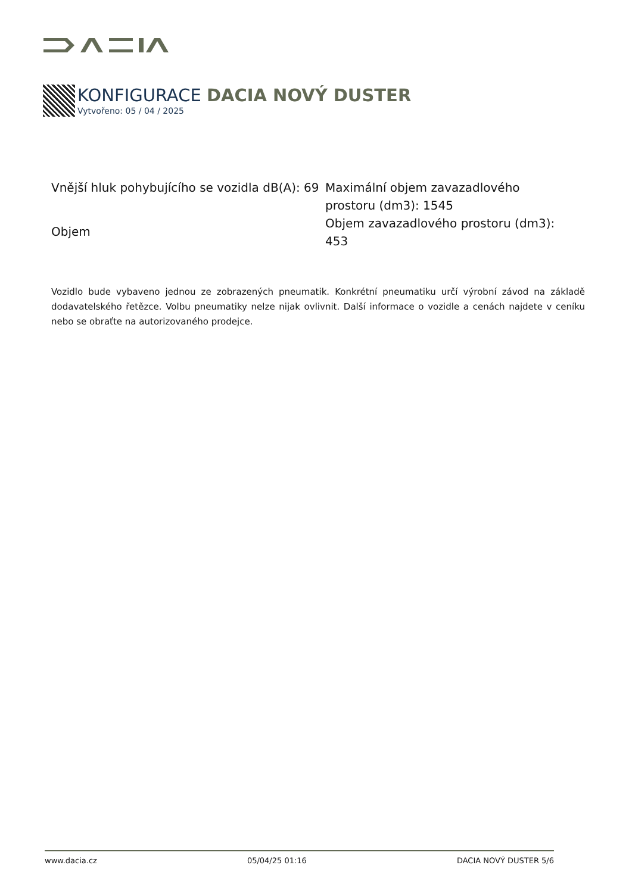KONFIGURACE DACIA NOVÝ DUSTER
Vytvořeno: 05 / 04 / 2025
Vnější hluk pohybujícího se vozidla dB(A): 69
Objem
Maximální objem zavazadlového prostoru (dm3): 1545
Objem zavazadlového prostoru (dm3): 453
Vozidlo bude vybaveno jednou ze zobrazených pneumatik. Konkrétní pneumatiku určí výrobní závod na základě dodavatelského řetězce. Volbu pneumatiky nelze nijak ovlivnit. Další informace o vozidle a cenách najdete v ceníku nebo se obraťte na autorizovaného prodejce.
www.dacia.cz 05/04/25 01:16 DACIA NOVÝ DUSTER 5/6